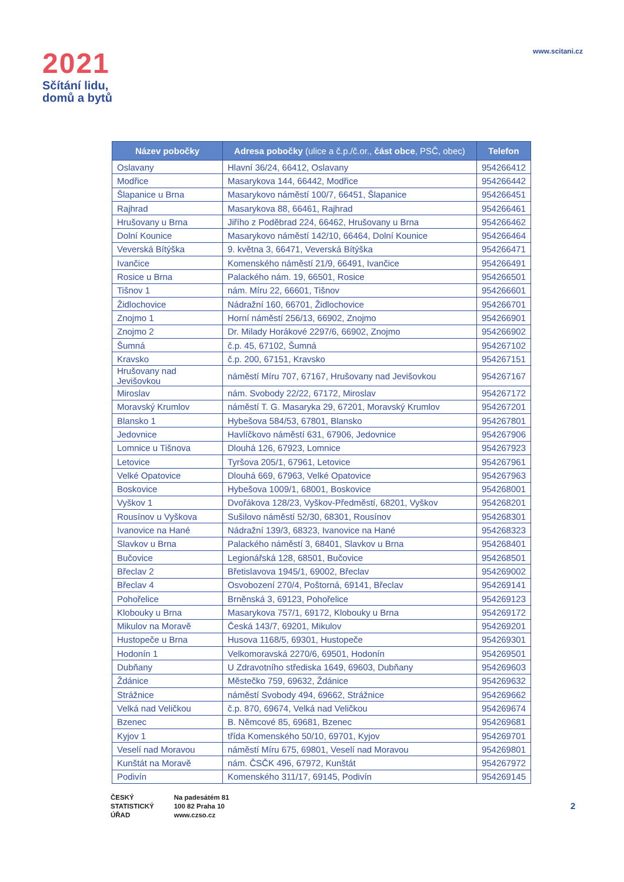2021
Sčítání lidu,
domů a bytů
www.scitani.cz
| Název pobočky | Adresa pobočky (ulice a č.p./č.or., část obce , PSČ, obec) | Telefon |
| --- | --- | --- |
| Oslavany | Hlavní 36/24, 66412, Oslavany | 954266412 |
| Modřice | Masarykova 144, 66442, Modřice | 954266442 |
| Šlapanice u Brna | Masarykovo náměstí 100/7, 66451, Šlapanice | 954266451 |
| Rajhrad | Masarykova 88, 66461, Rajhrad | 954266461 |
| Hrušovany u Brna | Jiřího z Poděbrad 224, 66462, Hrušovany u Brna | 954266462 |
| Dolní Kounice | Masarykovo náměstí 142/10, 66464, Dolní Kounice | 954266464 |
| Veverská Bítýška | 9. května 3, 66471, Veverská Bítýška | 954266471 |
| Ivančice | Komenského náměstí 21/9, 66491, Ivančice | 954266491 |
| Rosice u Brna | Palackého nám. 19, 66501, Rosice | 954266501 |
| Tišnov 1 | nám. Míru 22, 66601, Tišnov | 954266601 |
| Židlochovice | Nádražní 160, 66701, Židlochovice | 954266701 |
| Znojmo 1 | Horní náměstí 256/13, 66902, Znojmo | 954266901 |
| Znojmo 2 | Dr. Milady Horákové 2297/6, 66902, Znojmo | 954266902 |
| Šumná | č.p. 45, 67102, Šumná | 954267102 |
| Kravsko | č.p. 200, 67151, Kravsko | 954267151 |
| Hrušovany nad Jevišovkou | náměstí Míru 707, 67167, Hrušovany nad Jevišovkou | 954267167 |
| Miroslav | nám. Svobody 22/22, 67172, Miroslav | 954267172 |
| Moravský Krumlov | náměstí T. G. Masaryka 29, 67201, Moravský Krumlov | 954267201 |
| Blansko 1 | Hybešova 584/53, 67801, Blansko | 954267801 |
| Jedovnice | Havlíčkovo náměstí 631, 67906, Jedovnice | 954267906 |
| Lomnice u Tišnova | Dlouhá 126, 67923, Lomnice | 954267923 |
| Letovice | Tyršova 205/1, 67961, Letovice | 954267961 |
| Velké Opatovice | Dlouhá 669, 67963, Velké Opatovice | 954267963 |
| Boskovice | Hybešova 1009/1, 68001, Boskovice | 954268001 |
| Vyškov 1 | Dvořákova 128/23, Vyškov-Předměstí, 68201, Vyškov | 954268201 |
| Rousínov u Vyškova | Sušilovo náměstí 52/30, 68301, Rousínov | 954268301 |
| Ivanovice na Hané | Nádražní 139/3, 68323, Ivanovice na Hané | 954268323 |
| Slavkov u Brna | Palackého náměstí 3, 68401, Slavkov u Brna | 954268401 |
| Bučovice | Legionářská 128, 68501, Bučovice | 954268501 |
| Břeclav 2 | Břetislavova 1945/1, 69002, Břeclav | 954269002 |
| Břeclav 4 | Osvobození 270/4, Poštorná, 69141, Břeclav | 954269141 |
| Pohořelice | Brněnská 3, 69123, Pohořelice | 954269123 |
| Klobouky u Brna | Masarykova 757/1, 69172, Klobouky u Brna | 954269172 |
| Mikulov na Moravě | Česká 143/7, 69201, Mikulov | 954269201 |
| Hustopeče u Brna | Husova 1168/5, 69301, Hustopeče | 954269301 |
| Hodonín 1 | Velkomoravská 2270/6, 69501, Hodonín | 954269501 |
| Dubňany | U Zdravotního střediska 1649, 69603, Dubňany | 954269603 |
| Ždánice | Městečko 759, 69632, Ždánice | 954269632 |
| Strážnice | náměstí Svobody 494, 69662, Strážnice | 954269662 |
| Velká nad Veličkou | č.p. 870, 69674, Velká nad Veličkou | 954269674 |
| Bzenec | B. Němcové 85, 69681, Bzenec | 954269681 |
| Kyjov 1 | třída Komenského 50/10, 69701, Kyjov | 954269701 |
| Veselí nad Moravou | náměstí Míru 675, 69801, Veselí nad Moravou | 954269801 |
| Kunštát na Moravě | nám. ČSČK 496, 67972, Kunštát | 954267972 |
| Podivín | Komenského 311/17, 69145, Podivín | 954269145 |
ČESKÝ
STATISTICKÝ
ÚŘAD
Na padesátém 81
100 82 Praha 10
www.czso.cz
2